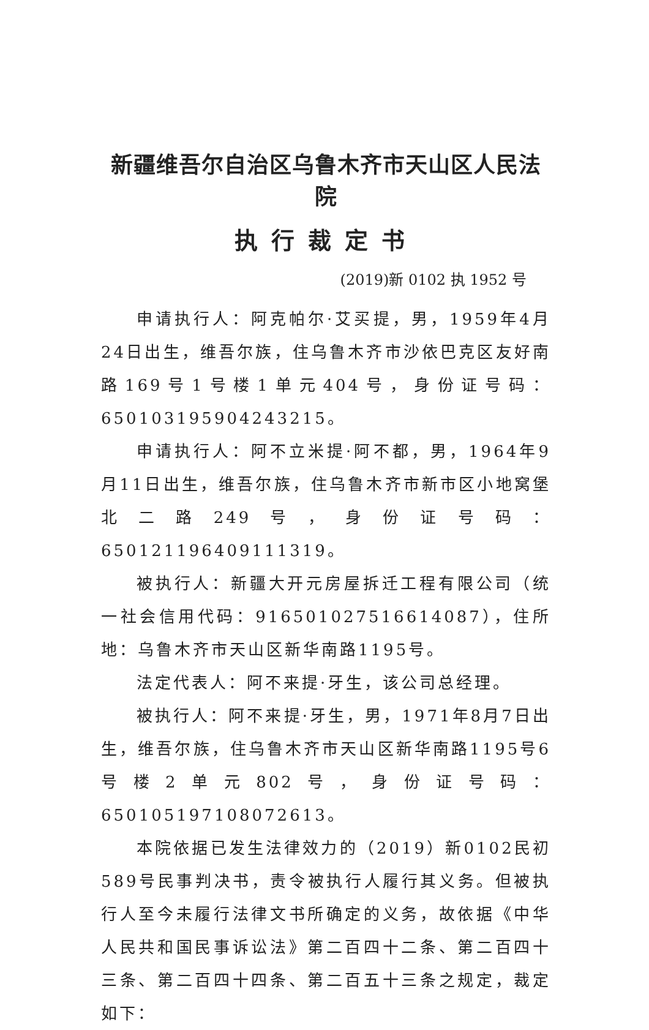新疆维吾尔自治区乌鲁木齐市天山区人民法院
执行裁定书
(2019)新 0102 执 1952 号
申请执行人：阿克帕尔·艾买提，男，1959年4月24日出生，维吾尔族，住乌鲁木齐市沙依巴克区友好南路169号1号楼1单元404号，身份证号码：650103195904243215。
申请执行人：阿不立米提·阿不都，男，1964年9月11日出生，维吾尔族，住乌鲁木齐市新市区小地窝堡北二路249号，身份证号码：650121196409111319。
被执行人：新疆大开元房屋拆迁工程有限公司（统一社会信用代码：916501027516614087），住所地：乌鲁木齐市天山区新华南路1195号。
法定代表人：阿不来提·牙生，该公司总经理。
被执行人：阿不来提·牙生，男，1971年8月7日出生，维吾尔族，住乌鲁木齐市天山区新华南路1195号6号楼2单元802号，身份证号码：650105197108072613。
本院依据已发生法律效力的（2019）新0102民初589号民事判决书，责令被执行人履行其义务。但被执行人至今未履行法律文书所确定的义务，故依据《中华人民共和国民事诉讼法》第二百四十二条、第二百四十三条、第二百四十四条、第二百五十三条之规定，裁定如下：